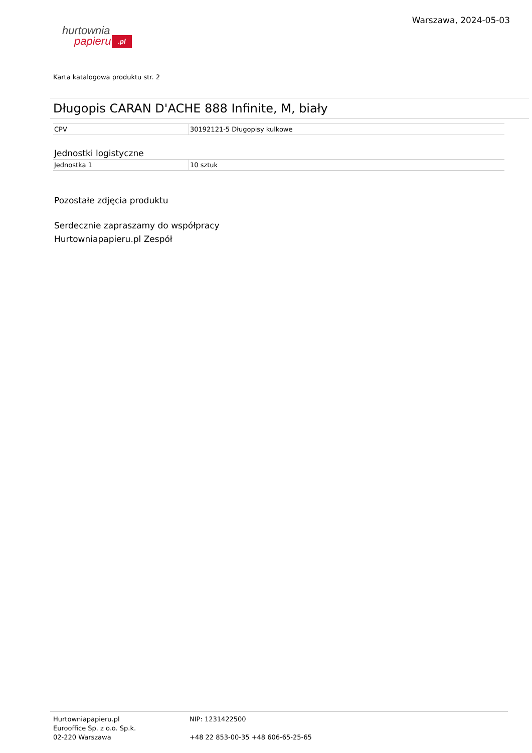hurtownia
papieru.pl
Warszawa, 2024-05-03
Karta katalogowa produktu str. 2
Długopis CARAN D'ACHE 888 Infinite, M, biały
| CPV | 30192121-5 Długopisy kulkowe |
Jednostki logistyczne
| Jednostka 1 | 10 sztuk |
Pozostałe zdjęcia produktu
Serdecznie zapraszamy do współpracy
Hurtowniapapieru.pl Zespół
Hurtowniapapieru.pl
Eurooffice Sp. z o.o. Sp.k.
02-220 Warszawa
NIP: 1231422500
+48 22 853-00-35 +48 606-65-25-65